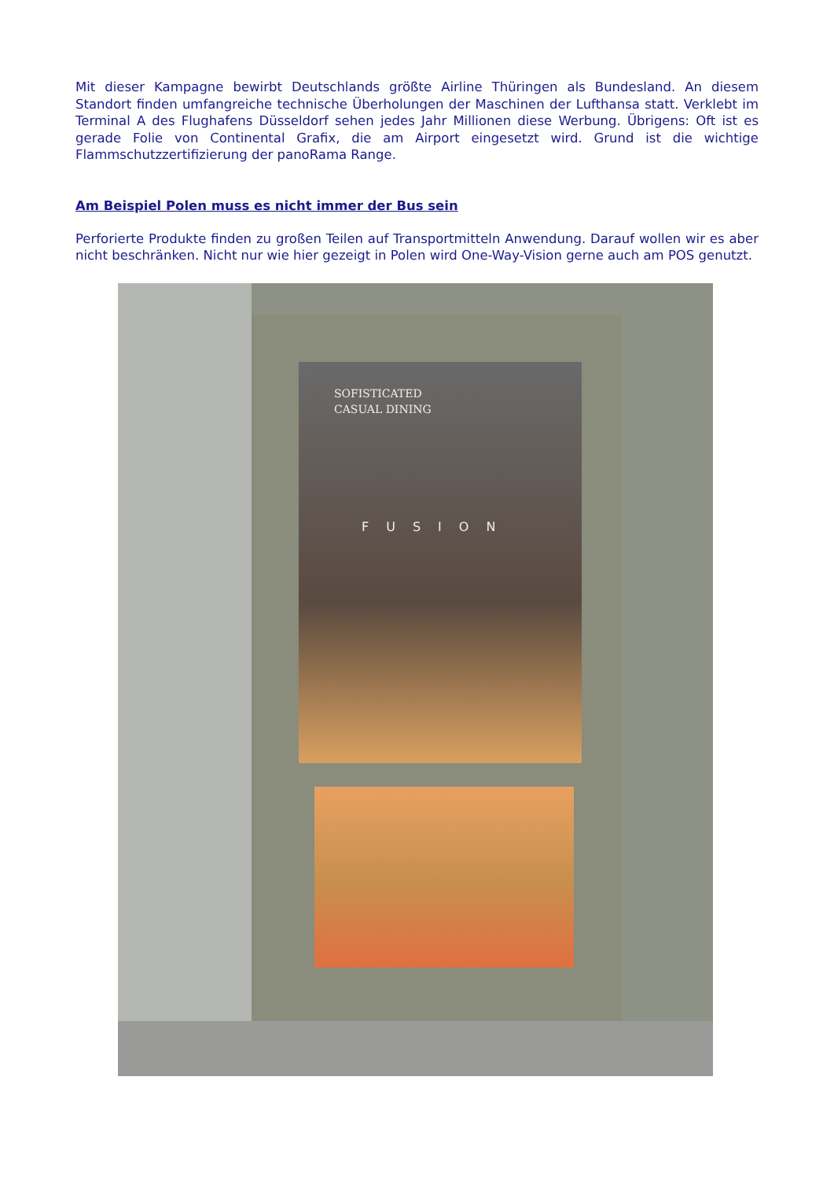Mit dieser Kampagne bewirbt Deutschlands größte Airline Thüringen als Bundesland. An diesem Standort finden umfangreiche technische Überholungen der Maschinen der Lufthansa statt. Verklebt im Terminal A des Flughafens Düsseldorf sehen jedes Jahr Millionen diese Werbung. Übrigens: Oft ist es gerade Folie von Continental Grafix, die am Airport eingesetzt wird. Grund ist die wichtige Flammschutzzertifizierung der panoRama Range.
Am Beispiel Polen muss es nicht immer der Bus sein
Perforierte Produkte finden zu großen Teilen auf Transportmitteln Anwendung. Darauf wollen wir es aber nicht beschränken. Nicht nur wie hier gezeigt in Polen wird One-Way-Vision gerne auch am POS genutzt.
SOFISTICATED
CASUAL DINING
FUSION